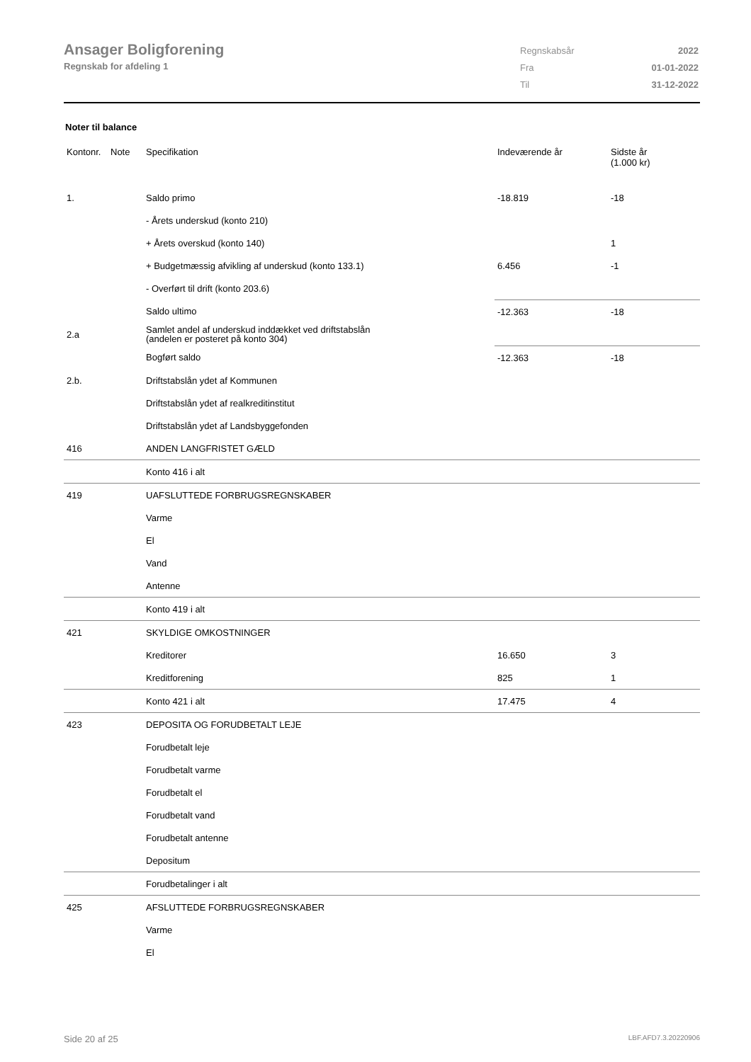Ansager Boligforening
Regnskab for afdeling 1
| Regnskabsår | 2022 |
| Fra | 01-01-2022 |
| Til | 31-12-2022 |
Noter til balance
| Kontonr. | Note | Specifikation | Indeværende år | Sidste år (1.000 kr) |
| --- | --- | --- | --- | --- |
| 1. | | Saldo primo | -18.819 | -18 |
| | | - Årets underskud (konto 210) | | |
| | | + Årets overskud (konto 140) | | 1 |
| | | + Budgetmæssig afvikling af underskud (konto 133.1) | 6.456 | -1 |
| | | - Overført til drift (konto 203.6) | | |
| | | Saldo ultimo | -12.363 | -18 |
| 2.a | | Samlet andel af underskud inddækket ved driftstabslån (andelen er posteret på konto 304) | | |
| | | Bogført saldo | -12.363 | -18 |
| 2.b. | | Driftstabslån ydet af Kommunen | | |
| | | Driftstabslån ydet af realkreditinstitut | | |
| | | Driftstabslån ydet af Landsbyggefonden | | |
| 416 | | ANDEN LANGFRISTET GÆLD | | |
| | | Konto 416 i alt | | |
| 419 | | UAFSLUTTEDE FORBRUGSREGNSKABER | | |
| | | Varme | | |
| | | El | | |
| | | Vand | | |
| | | Antenne | | |
| | | Konto 419 i alt | | |
| 421 | | SKYLDIGE OMKOSTNINGER | | |
| | | Kreditorer | 16.650 | 3 |
| | | Kreditforening | 825 | 1 |
| | | Konto 421 i alt | 17.475 | 4 |
| 423 | | DEPOSITA OG FORUDBETALT LEJE | | |
| | | Forudbetalt leje | | |
| | | Forudbetalt varme | | |
| | | Forudbetalt el | | |
| | | Forudbetalt vand | | |
| | | Forudbetalt antenne | | |
| | | Depositum | | |
| | | Forudbetalinger i alt | | |
| 425 | | AFSLUTTEDE FORBRUGSREGNSKABER | | |
| | | Varme | | |
| | | El | | |
Side 20 af 25 LBF.AFD7.3.20220906